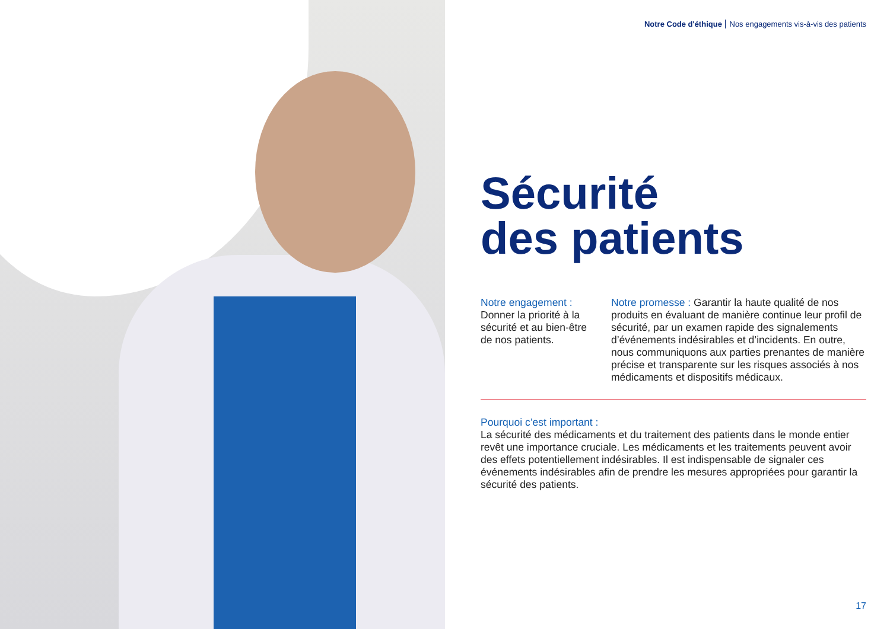Notre Code d'éthique Nos engagements vis-à-vis des patients
Sécurité
des patients
Notre engagement :
Donner la priorité à la sécurité et au bien-être de nos patients.
Notre promesse : Garantir la haute qualité de nos produits en évaluant de manière continue leur profil de sécurité, par un examen rapide des signalements d’événements indésirables et d’incidents. En outre, nous communiquons aux parties prenantes de manière précise et transparente sur les risques associés à nos médicaments et dispositifs médicaux.
Pourquoi c’est important :
La sécurité des médicaments et du traitement des patients dans le monde entier revêt une importance cruciale. Les médicaments et les traitements peuvent avoir des effets potentiellement indésirables. Il est indispensable de signaler ces événements indésirables afin de prendre les mesures appropriées pour garantir la sécurité des patients.
17